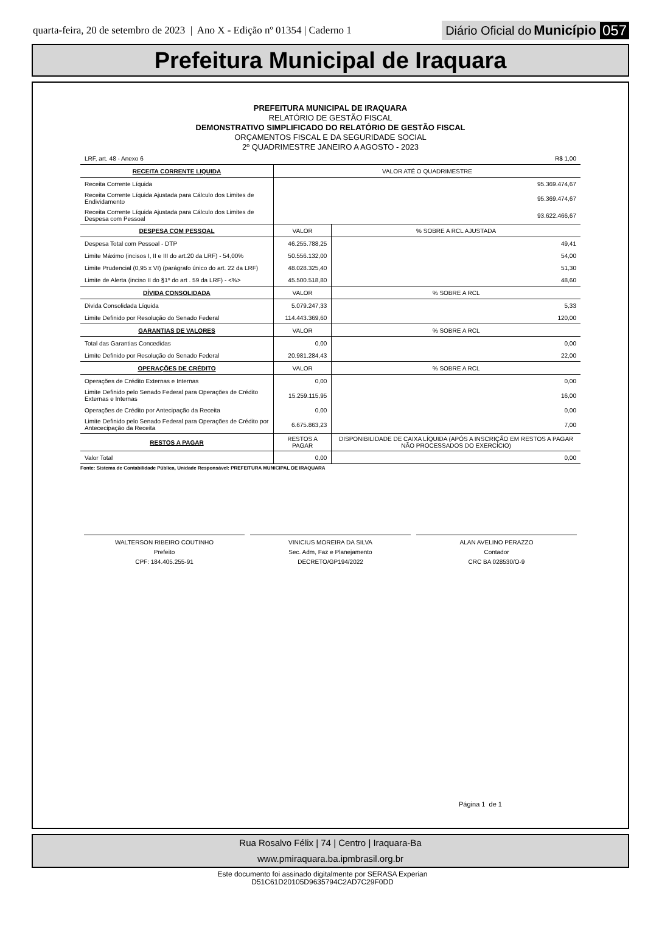quarta-feira, 20 de setembro de 2023 | Ano X - Edição nº 01354 | Caderno 1 Diário Oficial do Município 057
Prefeitura Municipal de Iraquara
PREFEITURA MUNICIPAL DE IRAQUARA
RELATÓRIO DE GESTÃO FISCAL
DEMONSTRATIVO SIMPLIFICADO DO RELATÓRIO DE GESTÃO FISCAL
ORÇAMENTOS FISCAL E DA SEGURIDADE SOCIAL
2º QUADRIMESTRE JANEIRO A AGOSTO - 2023
| LRF, art. 48 - Anexo 6 | | R$ 1,00 |
| RECEITA CORRENTE LIQUIDA | VALOR ATÉ O QUADRIMESTRE | |
| Receita Corrente Líquida | 95.369.474,67 | |
| Receita Corrente Líquida Ajustada para Cálculo dos Limites de Endividamento | 95.369.474,67 | |
| Receita Corrente Líquida Ajustada para Cálculo dos Limites de Despesa com Pessoal | 93.622.466,67 | |
| DESPESA COM PESSOAL | VALOR | % SOBRE A RCL AJUSTADA |
| Despesa Total com Pessoal - DTP | 46.255.788,25 | 49,41 |
| Limite Máximo (incisos I, II e III do art.20 da LRF) - 54,00% | 50.556.132,00 | 54,00 |
| Limite Prudencial (0,95 x VI) (parágrafo único do art. 22 da LRF) | 48.028.325,40 | 51,30 |
| Limite de Alerta (inciso II do §1º do art . 59 da LRF) - <%> | 45.500.518,80 | 48,60 |
| DÍVIDA CONSOLIDADA | VALOR | % SOBRE A RCL |
| Divida Consolidada Líquida | 5.079.247,33 | 5,33 |
| Limite Definido por Resolução do Senado Federal | 114.443.369,60 | 120,00 |
| GARANTIAS DE VALORES | VALOR | % SOBRE A RCL |
| Total das Garantias Concedidas | 0,00 | 0,00 |
| Limite Definido por Resolução do Senado Federal | 20.981.284,43 | 22,00 |
| OPERAÇÕES DE CRÉDITO | VALOR | % SOBRE A RCL |
| Operações de Crédito Externas e Internas | 0,00 | 0,00 |
| Limite Definido pelo Senado Federal para Operações de Crédito Externas e Internas | 15.259.115,95 | 16,00 |
| Operações de Crédito por Antecipação da Receita | 0,00 | 0,00 |
| Limite Definido pelo Senado Federal para Operações de Crédito por Antececipação da Receita | 6.675.863,23 | 7,00 |
| RESTOS A PAGAR | RESTOS A PAGAR | DISPONIBILIDADE DE CAIXA LÍQUIDA (APÓS A INSCRIÇÃO EM RESTOS A PAGAR NÃO PROCESSADOS DO EXERCÍCIO) |
| Valor Total | 0,00 | 0,00 |
Fonte: Sistema de Contabilidade Pública, Unidade Responsável: PREFEITURA MUNICIPAL DE IRAQUARA
WALTERSON RIBEIRO COUTINHO
Prefeito
CPF: 184.405.255-91
VINICIUS MOREIRA DA SILVA
Sec. Adm, Faz e Planejamento
DECRETO/GP194/2022
ALAN AVELINO PERAZZO
Contador
CRC BA 028530/O-9
Página 1 de 1
Rua Rosalvo Félix | 74 | Centro | Iraquara-Ba
www.pmiraquara.ba.ipmbrasil.org.br
Este documento foi assinado digitalmente por SERASA Experian
D51C61D20105D9635794C2AD7C29F0DD